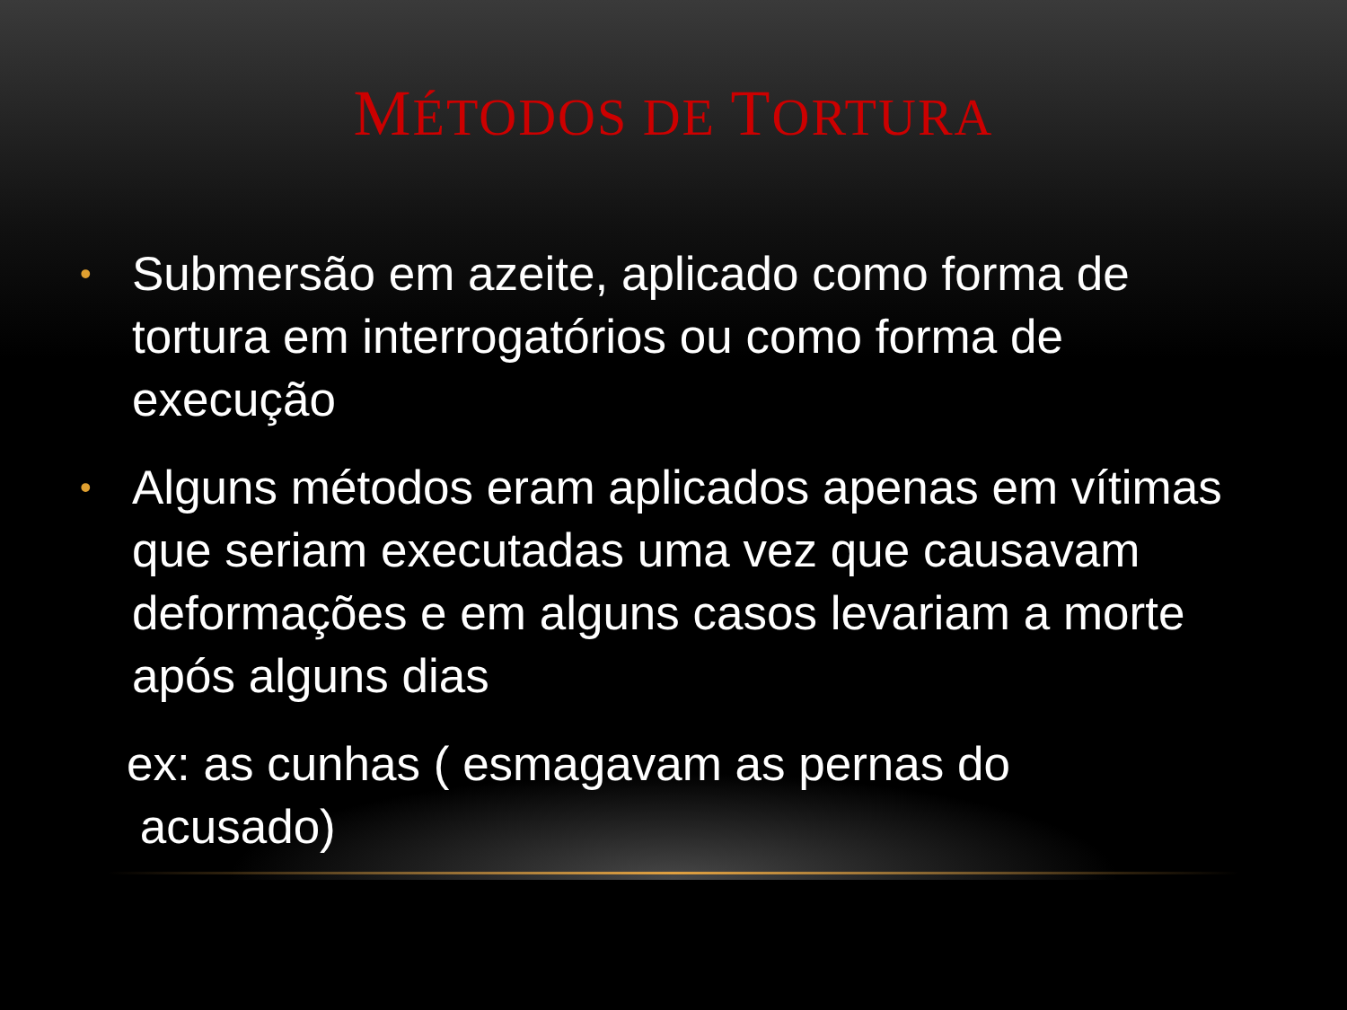MÉTODOS DE TORTURA
• Submersão em azeite, aplicado como forma de tortura em interrogatórios ou como forma de execução
• Alguns métodos eram aplicados apenas em vítimas que seriam executadas uma vez que causavam deformações e em alguns casos levariam a morte após alguns dias
ex: as cunhas ( esmagavam as pernas do
acusado)